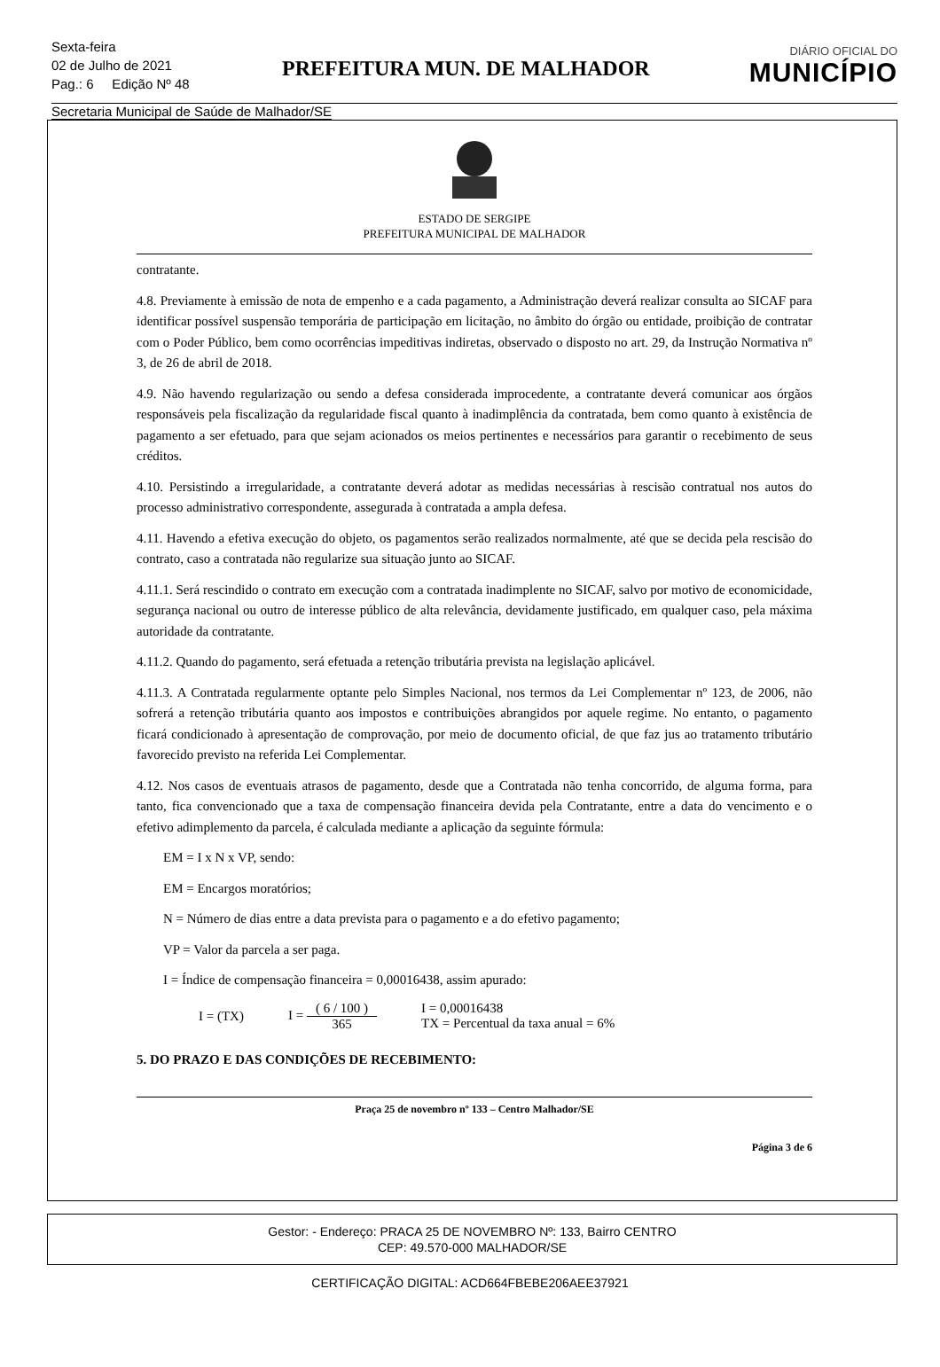Sexta-feira
02 de Julho de 2021
Pag.: 6 Edição Nº 48
PREFEITURA MUN. DE MALHADOR
DIÁRIO OFICIAL DO
MUNICÍPIO
Secretaria Municipal de Saúde de Malhador/SE
ESTADO DE SERGIPE
PREFEITURA MUNICIPAL DE MALHADOR
contratante.
4.8. Previamente à emissão de nota de empenho e a cada pagamento, a Administração deverá realizar consulta ao SICAF para identificar possível suspensão temporária de participação em licitação, no âmbito do órgão ou entidade, proibição de contratar com o Poder Público, bem como ocorrências impeditivas indiretas, observado o disposto no art. 29, da Instrução Normativa nº 3, de 26 de abril de 2018.
4.9. Não havendo regularização ou sendo a defesa considerada improcedente, a contratante deverá comunicar aos órgãos responsáveis pela fiscalização da regularidade fiscal quanto à inadimplência da contratada, bem como quanto à existência de pagamento a ser efetuado, para que sejam acionados os meios pertinentes e necessários para garantir o recebimento de seus créditos.
4.10. Persistindo a irregularidade, a contratante deverá adotar as medidas necessárias à rescisão contratual nos autos do processo administrativo correspondente, assegurada à contratada a ampla defesa.
4.11. Havendo a efetiva execução do objeto, os pagamentos serão realizados normalmente, até que se decida pela rescisão do contrato, caso a contratada não regularize sua situação junto ao SICAF.
4.11.1. Será rescindido o contrato em execução com a contratada inadimplente no SICAF, salvo por motivo de economicidade, segurança nacional ou outro de interesse público de alta relevância, devidamente justificado, em qualquer caso, pela máxima autoridade da contratante.
4.11.2. Quando do pagamento, será efetuada a retenção tributária prevista na legislação aplicável.
4.11.3. A Contratada regularmente optante pelo Simples Nacional, nos termos da Lei Complementar nº 123, de 2006, não sofrerá a retenção tributária quanto aos impostos e contribuições abrangidos por aquele regime. No entanto, o pagamento ficará condicionado à apresentação de comprovação, por meio de documento oficial, de que faz jus ao tratamento tributário favorecido previsto na referida Lei Complementar.
4.12. Nos casos de eventuais atrasos de pagamento, desde que a Contratada não tenha concorrido, de alguma forma, para tanto, fica convencionado que a taxa de compensação financeira devida pela Contratante, entre a data do vencimento e o efetivo adimplemento da parcela, é calculada mediante a aplicação da seguinte fórmula:
EM = I x N x VP, sendo:
EM = Encargos moratórios;
N = Número de dias entre a data prevista para o pagamento e a do efetivo pagamento;
VP = Valor da parcela a ser paga.
I = Índice de compensação financeira = 0,00016438, assim apurado:
I = (TX) I = ( 6 / 100 ) 365 I = 0,00016438
TX = Percentual da taxa anual = 6%
5. DO PRAZO E DAS CONDIÇÕES DE RECEBIMENTO:
Praça 25 de novembro nº 133 – Centro Malhador/SE
Página 3 de 6
Gestor: - Endereço: PRACA 25 DE NOVEMBRO Nº: 133, Bairro CENTRO
CEP: 49.570-000 MALHADOR/SE
CERTIFICAÇÃO DIGITAL: ACD664FBEBE206AEE37921